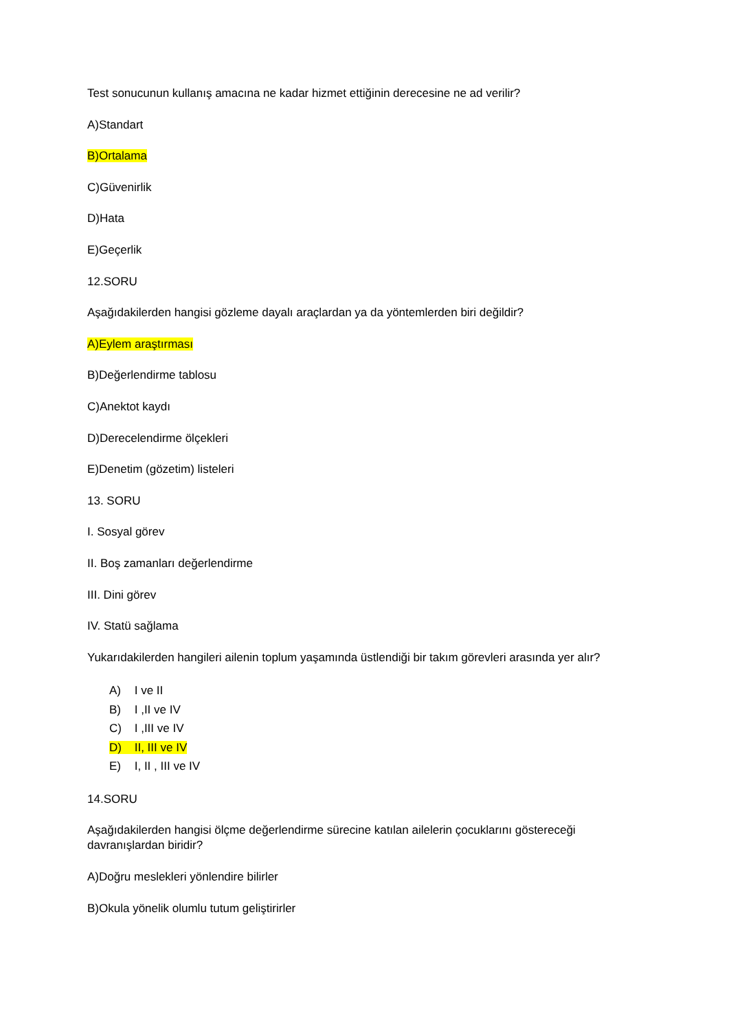Test sonucunun kullanış amacına ne kadar hizmet ettiğinin derecesine ne ad verilir?
A)Standart
B)Ortalama
C)Güvenirlik
D)Hata
E)Geçerlik
12.SORU
Aşağıdakilerden hangisi gözleme dayalı araçlardan ya da yöntemlerden biri değildir?
A)Eylem araştırması
B)Değerlendirme tablosu
C)Anektot kaydı
D)Derecelendirme ölçekleri
E)Denetim (gözetim) listeleri
13. SORU
I. Sosyal görev
II. Boş zamanları değerlendirme
III. Dini görev
IV. Statü sağlama
Yukarıdakilerden hangileri ailenin toplum yaşamında üstlendiği bir takım görevleri arasında yer alır?
A) I ve II
B) I ,II ve IV
C) I ,III ve IV
D) II, III ve IV
E) I, II , III ve IV
14.SORU
Aşağıdakilerden hangisi ölçme değerlendirme sürecine katılan ailelerin çocuklarını göstereceği davranışlardan biridir?
A)Doğru meslekleri yönlendire bilirler
B)Okula yönelik olumlu tutum geliştirirler